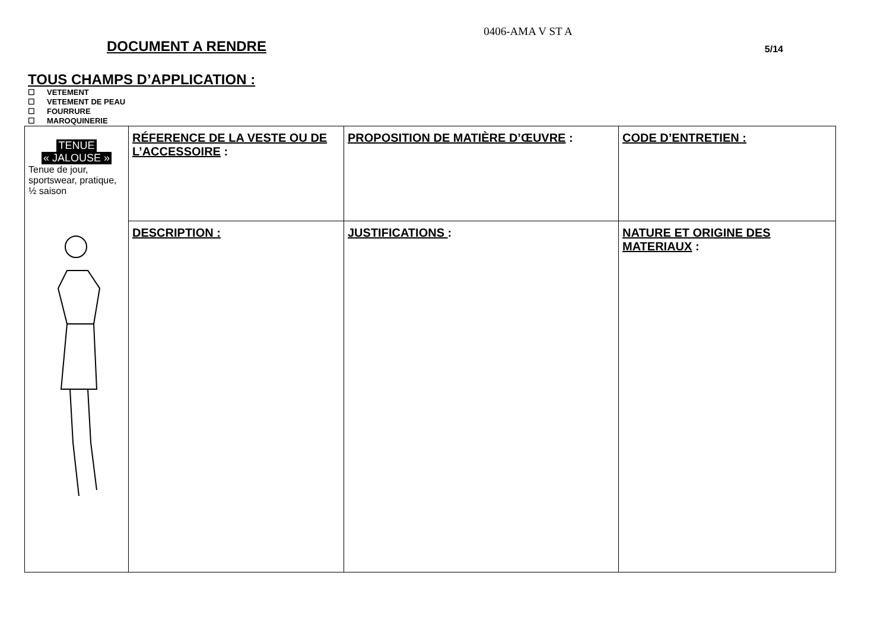0406-AMA V ST A
DOCUMENT A RENDRE
5/14
TOUS CHAMPS D’APPLICATION :
☐ VETEMENT
☐ VETEMENT DE PEAU
☐ FOURRURE
☐ MAROQUINERIE
| TENUE « JALOUSE » Tenue de jour, sportswear, pratique, ½ saison | RÉFERENCE DE LA VESTE OU DE L’ACCESSOIRE : | PROPOSITION DE MATIÈRE D’ŒUVRE : | CODE D’ENTRETIEN : |
| | DESCRIPTION : | JUSTIFICATIONS : | NATURE ET ORIGINE DES MATERIAUX : |